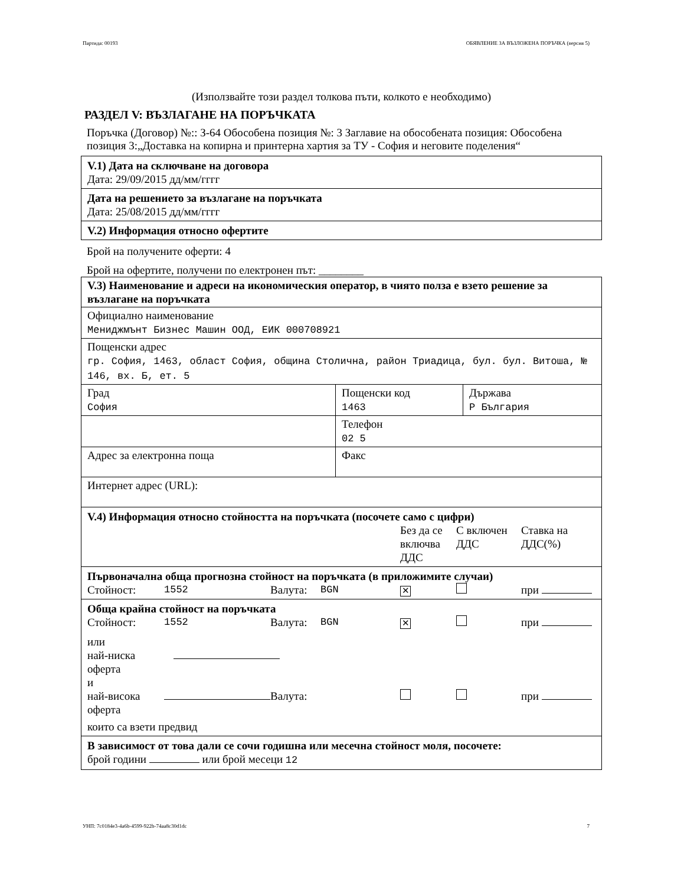Партида: 00193 ОБЯВЛЕНИЕ ЗА ВЪЗЛОЖЕНА ПОРЪЧКА (версия 5)
(Използвайте този раздел толкова пъти, колкото е необходимо)
РАЗДЕЛ V: ВЪЗЛАГАНЕ НА ПОРЪЧКАТА
Поръчка (Договор) №:: З-64 Обособена позиция №: 3 Заглавие на обособената позиция: Обособена позиция 3:„Доставка на копирна и принтерна хартия за ТУ - София и неговите поделения“
V.1) Дата на сключване на договора
Дата: 29/09/2015 дд/мм/гггг
Дата на решението за възлагане на поръчката
Дата: 25/08/2015 дд/мм/гггг
V.2) Информация относно офертите
Брой на получените оферти: 4
Брой на офертите, получени по електронен път: ________
| V.3) Наименование и адреси на икономическия оператор, в чиято полза е взето решение за възлагане на поръчката | | |
| Официално наименование Мениджмънт Бизнес Машин ООД, ЕИК 000708921 | | |
| Пощенски адрес гр. София, 1463, област София, община Столична, район Триадица, бул. бул. Витоша, № 146, вх. Б, ет. 5 | | |
| Град София | Пощенски код 1463 | Държава Р България |
| | Телефон 02 5 | |
| Адрес за електронна поща | Факс | |
| Интернет адрес (URL): | | |
V.4) Информация относно стойността на поръчката (посочете само с цифри)
Без да се включва ДДС С включен ДДС Ставка на ДДС(%)
Първоначална обща прогнозна стойност на поръчката (в приложимите случаи)
Стойност: 1552 Валута: BGN ✕ при
Обща крайна стойност на поръчката
Стойност: 1552 Валута: BGN ✕ при
или
най-ниска
оферта
и
най-висока оферта Валута: при
които са взети предвид
В зависимост от това дали се сочи годишна или месечна стойност моля, посочете:
брой години или брой месеци 12
УНП: 7c0184e3-4a6b-4599-922b-74aa8c30d1dc 7